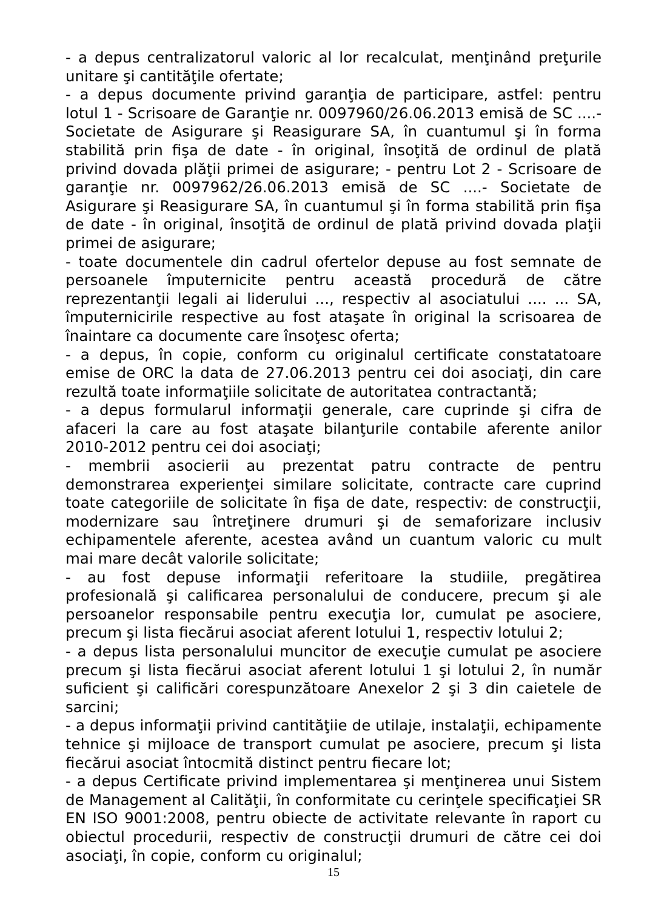- a depus centralizatorul valoric al lor recalculat, menţinând preţurile unitare şi cantităţile ofertate;
- a depus documente privind garanţia de participare, astfel: pentru lotul 1 - Scrisoare de Garanţie nr. 0097960/26.06.2013 emisă de SC ....- Societate de Asigurare şi Reasigurare SA, în cuantumul şi în forma stabilită prin fişa de date - în original, însoţită de ordinul de plată privind dovada plăţii primei de asigurare; - pentru Lot 2 - Scrisoare de garanţie nr. 0097962/26.06.2013 emisă de SC ....- Societate de Asigurare şi Reasigurare SA, în cuantumul şi în forma stabilită prin fişa de date - în original, însoţită de ordinul de plată privind dovada plaţii primei de asigurare;
- toate documentele din cadrul ofertelor depuse au fost semnate de persoanele împuternicite pentru această procedură de către reprezentanţii legali ai liderului ..., respectiv al asociatului .... ... SA, împuternicirile respective au fost ataşate în original la scrisoarea de înaintare ca documente care însoţesc oferta;
- a depus, în copie, conform cu originalul certificate constatatoare emise de ORC la data de 27.06.2013 pentru cei doi asociaţi, din care rezultă toate informaţiile solicitate de autoritatea contractantă;
- a depus formularul informaţii generale, care cuprinde şi cifra de afaceri la care au fost ataşate bilanţurile contabile aferente anilor 2010-2012 pentru cei doi asociaţi;
- membrii asocierii au prezentat patru contracte de pentru demonstrarea experienţei similare solicitate, contracte care cuprind toate categoriile de solicitate în fişa de date, respectiv: de construcţii, modernizare sau întreţinere drumuri şi de semaforizare inclusiv echipamentele aferente, acestea având un cuantum valoric cu mult mai mare decât valorile solicitate;
- au fost depuse informaţii referitoare la studiile, pregătirea profesională şi calificarea personalului de conducere, precum şi ale persoanelor responsabile pentru execuţia lor, cumulat pe asociere, precum şi lista fiecărui asociat aferent lotului 1, respectiv lotului 2;
- a depus lista personalului muncitor de execuţie cumulat pe asociere precum şi lista fiecărui asociat aferent lotului 1 şi lotului 2, în număr suficient şi calificări corespunzătoare Anexelor 2 şi 3 din caietele de sarcini;
- a depus informaţii privind cantităţiie de utilaje, instalaţii, echipamente tehnice şi mijloace de transport cumulat pe asociere, precum şi lista fiecărui asociat întocmită distinct pentru fiecare lot;
- a depus Certificate privind implementarea şi menţinerea unui Sistem de Management al Calităţii, în conformitate cu cerinţele specificaţiei SR EN ISO 9001:2008, pentru obiecte de activitate relevante în raport cu obiectul procedurii, respectiv de construcţii drumuri de către cei doi asociaţi, în copie, conform cu originalul;
15